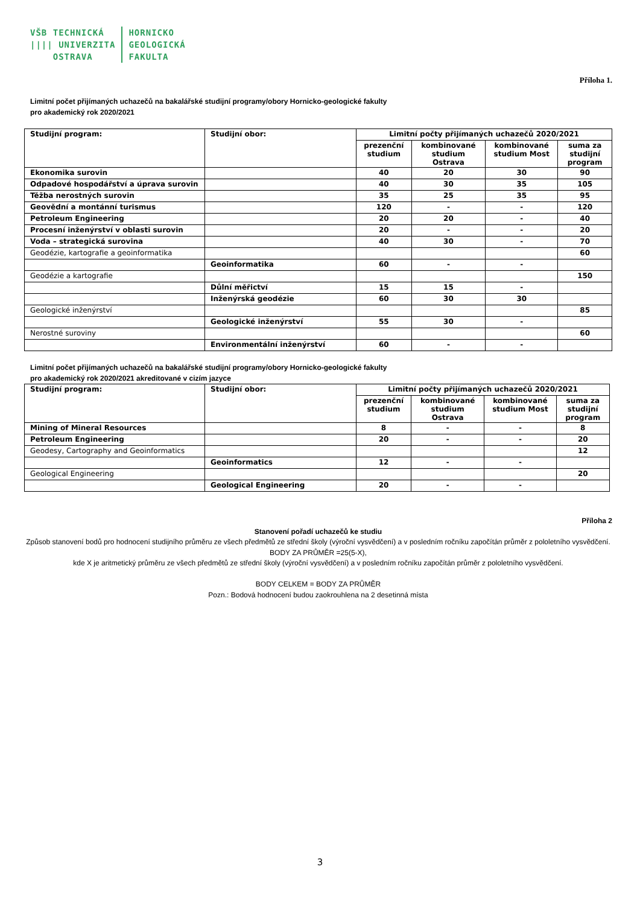VŠB TECHNICKÁ
|||| UNIVERZITA
OSTRAVA
HORNICKO
GEOLOGICKÁ
FAKULTA
Příloha 1.
Limitní počet přijímaných uchazečů na bakalářské studijní programy/obory Hornicko-geologické fakulty
pro akademický rok 2020/2021
| Studijní program: | Studijní obor: | Limitní počty přijímaných uchazečů 2020/2021 | | | |
| --- | --- | --- | --- | --- | --- |
| | | prezenční studium | kombinované studium Ostrava | kombinované studium Most | suma za studijní program |
| Ekonomika surovin | | 40 | 20 | 30 | 90 |
| Odpadové hospodářství a úprava surovin | | 40 | 30 | 35 | 105 |
| Těžba nerostných surovin | | 35 | 25 | 35 | 95 |
| Geovědní a montánní turismus | | 120 | - | - | 120 |
| Petroleum Engineering | | 20 | 20 | - | 40 |
| Procesní inženýrství v oblasti surovin | | 20 | - | - | 20 |
| Voda – strategická surovina | | 40 | 30 | - | 70 |
| Geodézie, kartografie a geoinformatika | | | | | 60 |
| | Geoinformatika | 60 | - | - | |
| Geodézie a kartografie | | | | | 150 |
| | Důlní měřictví | 15 | 15 | - | |
| | Inženýrská geodézie | 60 | 30 | 30 | |
| Geologické inženýrství | | | | | 85 |
| | Geologické inženýrství | 55 | 30 | - | |
| Nerostné suroviny | | | | | 60 |
| | Environmentální inženýrství | 60 | - | - | |
Limitní počet přijímaných uchazečů na bakalářské studijní programy/obory Hornicko-geologické fakulty
pro akademický rok 2020/2021 akreditované v cizím jazyce
| Studijní program: | Studijní obor: | Limitní počty přijímaných uchazečů 2020/2021 | | | |
| --- | --- | --- | --- | --- | --- |
| | | prezenční studium | kombinované studium Ostrava | kombinované studium Most | suma za studijní program |
| Mining of Mineral Resources | | 8 | - | - | 8 |
| Petroleum Engineering | | 20 | - | - | 20 |
| Geodesy, Cartography and Geoinformatics | | | | | 12 |
| | Geoinformatics | 12 | - | - | |
| Geological Engineering | | | | | 20 |
| | Geological Engineering | 20 | - | - | |
Příloha 2
Stanovení pořadí uchazečů ke studiu
Způsob stanovení bodů pro hodnocení studijního průměru ze všech předmětů ze střední školy (výroční vysvědčení) a v posledním ročníku započítán průměr z pololetního vysvědčení.
BODY ZA PRŮMĚR =25(5-X),
kde X je aritmetický průměru ze všech předmětů ze střední školy (výroční vysvědčení) a v posledním ročníku započítán průměr z pololetního vysvědčení.
BODY CELKEM = BODY ZA PRŮMĚR
Pozn.: Bodová hodnocení budou zaokrouhlena na 2 desetinná místa
3